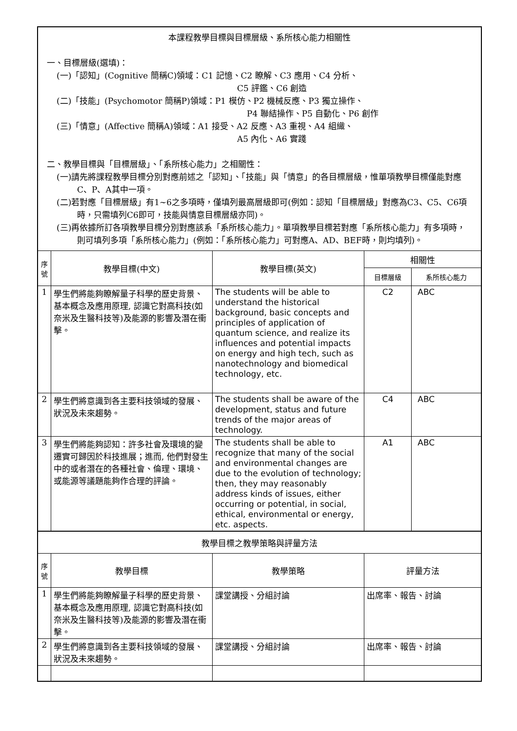| 本課程教學目標與目標層級、系所核心能力相關性 一、目標層級(選填)： (一)「認知」(Cognitive 簡稱C)領域：C1 記憶、C2 瞭解、C3 應用、C4 分析、 C5 評鑑、C6 創造 (二)「技能」(Psychomotor 簡稱P)領域：P1 模仿、P2 機械反應、P3 獨立操作、 P4 聯結操作、P5 自動化、P6 創作 (三)「情意」(Affective 簡稱A)領域：A1 接受、A2 反應、A3 重視、A4 組織、 A5 內化、A6 實踐 二、教學目標與「目標層級」、「系所核心能力」之相關性： (一)請先將課程教學目標分別對應前述之「認知」、「技能」與「情意」的各目標層級，惟單項教學目標僅能對應C、P、A其中一項。 (二)若對應「目標層級」有1~6之多項時，僅填列最高層級即可(例如：認知「目標層級」對應為C3、C5、C6項時，只需填列C6即可，技能與情意目標層級亦同)。 (三)再依據所訂各項教學目標分別對應該系「系所核心能力」。單項教學目標若對應「系所核心能力」有多項時，則可填列多項「系所核心能力」(例如：「系所核心能力」可對應A、AD、BEF時，則均填列)。 | | | | |
| 序號 | 教學目標(中文) | 教學目標(英文) | 相關性 | |
| | | | 目標層級 | 系所核心能力 |
| 1 | 學生們將能夠瞭解量子科學的歷史背景、基本概念及應用原理, 認識它對高科技(如奈米及生醫科技等)及能源的影響及潛在衝擊。 | The students will be able to understand the historical background, basic concepts and principles of application of quantum science, and realize its influences and potential impacts on energy and high tech, such as nanotechnology and biomedical technology, etc. | C2 | ABC |
| 2 | 學生們將意識到各主要科技領域的發展、狀況及未來趨勢。 | The students shall be aware of the development, status and future trends of the major areas of technology. | C4 | ABC |
| 3 | 學生們將能夠認知：許多社會及環境的變遷實可歸因於科技進展；進而, 他們對發生中的或者潛在的各種社會、倫理、環境、或能源等議題能夠作合理的評論。 | The students shall be able to recognize that many of the social and environmental changes are due to the evolution of technology; then, they may reasonably address kinds of issues, either occurring or potential, in social, ethical, environmental or energy, etc. aspects. | A1 | ABC |
| 教學目標之教學策略與評量方法 | | | | |
| 序號 | 教學目標 | 教學策略 | 評量方法 | |
| 1 | 學生們將能夠瞭解量子科學的歷史背景、基本概念及應用原理, 認識它對高科技(如奈米及生醫科技等)及能源的影響及潛在衝擊。 | 課堂講授、分組討論 | 出席率、報告、討論 | |
| 2 | 學生們將意識到各主要科技領域的發展、狀況及未來趨勢。 | 課堂講授、分組討論 | 出席率、報告、討論 | |